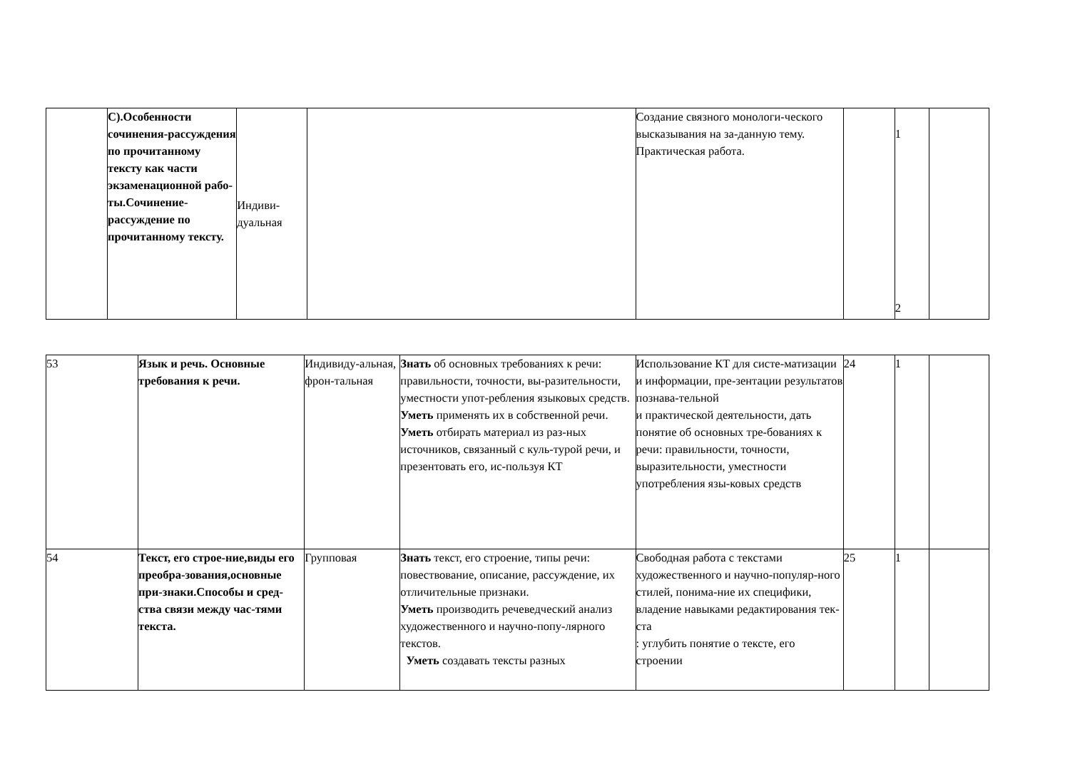| | С).Особенности сочинения-рассуждения по прочитанному тексту как части экзаменационной рабо-ты.Сочинение-рассуждение по прочитанному тексту. | Индиви-дуальная | | Создание связного монологи-ческого высказывания на за-данную тему. Практическая работа. | | 1 2 | |
| 53 | Язык и речь. Основные требования к речи. | Индивиду-альная, фрон-тальная | Знать об основных требованиях к речи: правильности, точности, вы-разительности, уместности упот-ребления языковых средств. Уметь применять их в собственной речи. Уметь отбирать материал из раз-ных источников, связанный с куль-турой речи, и презентовать его, ис-пользуя КТ | Использование КТ для систе-матизации и информации, пре-зентации результатов познава-тельной и практической деятельности, дать понятие об основных тре-бованиях к речи: правильности, точности, выразительности, уместности употребления язы-ковых средств | 24 | 1 | |
| 54 | Текст, его строе-ние,виды его преобра-зования,основные при-знаки.Способы и сред-ства связи между час-тями текста. | Групповая | Знать текст, его строение, типы речи: повествование, описание, рассуждение, их отличительные признаки. Уметь производить речеведческий анализ художественного и научно-попу-лярного текстов. Уметь создавать тексты разных | Свободная работа с текстами художественного и научно-популяр-ного стилей, понима-ние их специфики, владение навыками редактирования тек-ста : углубить понятие о тексте, его строении | 25 | 1 | |